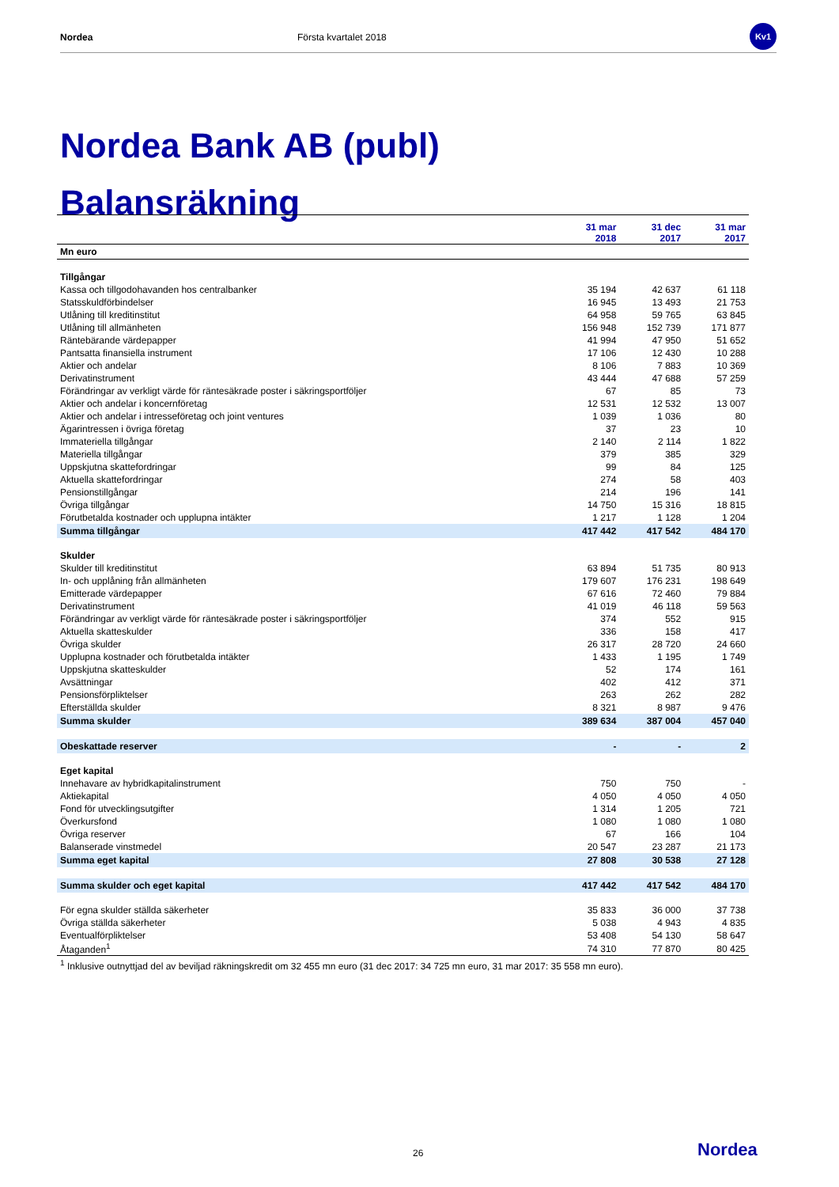Nordea Första kvartalet 2018
Kv1
Nordea Bank AB (publ)
Balansräkning
| | 31 mar 2018 | 31 dec 2017 | 31 mar 2017 |
| --- | --- | --- | --- |
| Mn euro | | | |
| Tillgångar | | | |
| Kassa och tillgodohavanden hos centralbanker | 35 194 | 42 637 | 61 118 |
| Statsskuldförbindelser | 16 945 | 13 493 | 21 753 |
| Utlåning till kreditinstitut | 64 958 | 59 765 | 63 845 |
| Utlåning till allmänheten | 156 948 | 152 739 | 171 877 |
| Räntebärande värdepapper | 41 994 | 47 950 | 51 652 |
| Pantsatta finansiella instrument | 17 106 | 12 430 | 10 288 |
| Aktier och andelar | 8 106 | 7 883 | 10 369 |
| Derivatinstrument | 43 444 | 47 688 | 57 259 |
| Förändringar av verkligt värde för räntesäkrade poster i säkringsportföljer | 67 | 85 | 73 |
| Aktier och andelar i koncernföretag | 12 531 | 12 532 | 13 007 |
| Aktier och andelar i intresseföretag och joint ventures | 1 039 | 1 036 | 80 |
| Ägarintressen i övriga företag | 37 | 23 | 10 |
| Immateriella tillgångar | 2 140 | 2 114 | 1 822 |
| Materiella tillgångar | 379 | 385 | 329 |
| Uppskjutna skattefordringar | 99 | 84 | 125 |
| Aktuella skattefordringar | 274 | 58 | 403 |
| Pensionstillgångar | 214 | 196 | 141 |
| Övriga tillgångar | 14 750 | 15 316 | 18 815 |
| Förutbetalda kostnader och upplupna intäkter | 1 217 | 1 128 | 1 204 |
| Summa tillgångar | 417 442 | 417 542 | 484 170 |
| Skulder | | | |
| Skulder till kreditinstitut | 63 894 | 51 735 | 80 913 |
| In- och upplåning från allmänheten | 179 607 | 176 231 | 198 649 |
| Emitterade värdepapper | 67 616 | 72 460 | 79 884 |
| Derivatinstrument | 41 019 | 46 118 | 59 563 |
| Förändringar av verkligt värde för räntesäkrade poster i säkringsportföljer | 374 | 552 | 915 |
| Aktuella skatteskulder | 336 | 158 | 417 |
| Övriga skulder | 26 317 | 28 720 | 24 660 |
| Upplupna kostnader och förutbetalda intäkter | 1 433 | 1 195 | 1 749 |
| Uppskjutna skatteskulder | 52 | 174 | 161 |
| Avsättningar | 402 | 412 | 371 |
| Pensionsförpliktelser | 263 | 262 | 282 |
| Efterställda skulder | 8 321 | 8 987 | 9 476 |
| Summa skulder | 389 634 | 387 004 | 457 040 |
| Obeskattade reserver | - | - | 2 |
| Eget kapital | | | |
| Innehavare av hybridkapitalinstrument | 750 | 750 | - |
| Aktiekapital | 4 050 | 4 050 | 4 050 |
| Fond för utvecklingsutgifter | 1 314 | 1 205 | 721 |
| Överkursfond | 1 080 | 1 080 | 1 080 |
| Övriga reserver | 67 | 166 | 104 |
| Balanserade vinstmedel | 20 547 | 23 287 | 21 173 |
| Summa eget kapital | 27 808 | 30 538 | 27 128 |
| Summa skulder och eget kapital | 417 442 | 417 542 | 484 170 |
| För egna skulder ställda säkerheter | 35 833 | 36 000 | 37 738 |
| Övriga ställda säkerheter | 5 038 | 4 943 | 4 835 |
| Eventualförpliktelser | 53 408 | 54 130 | 58 647 |
| Åtaganden<sup>1</sup> | 74 310 | 77 870 | 80 425 |
<sup>1</sup> Inklusive outnyttjad del av beviljad räkningskredit om 32 455 mn euro (31 dec 2017: 34 725 mn euro, 31 mar 2017: 35 558 mn euro).
26 Nordea